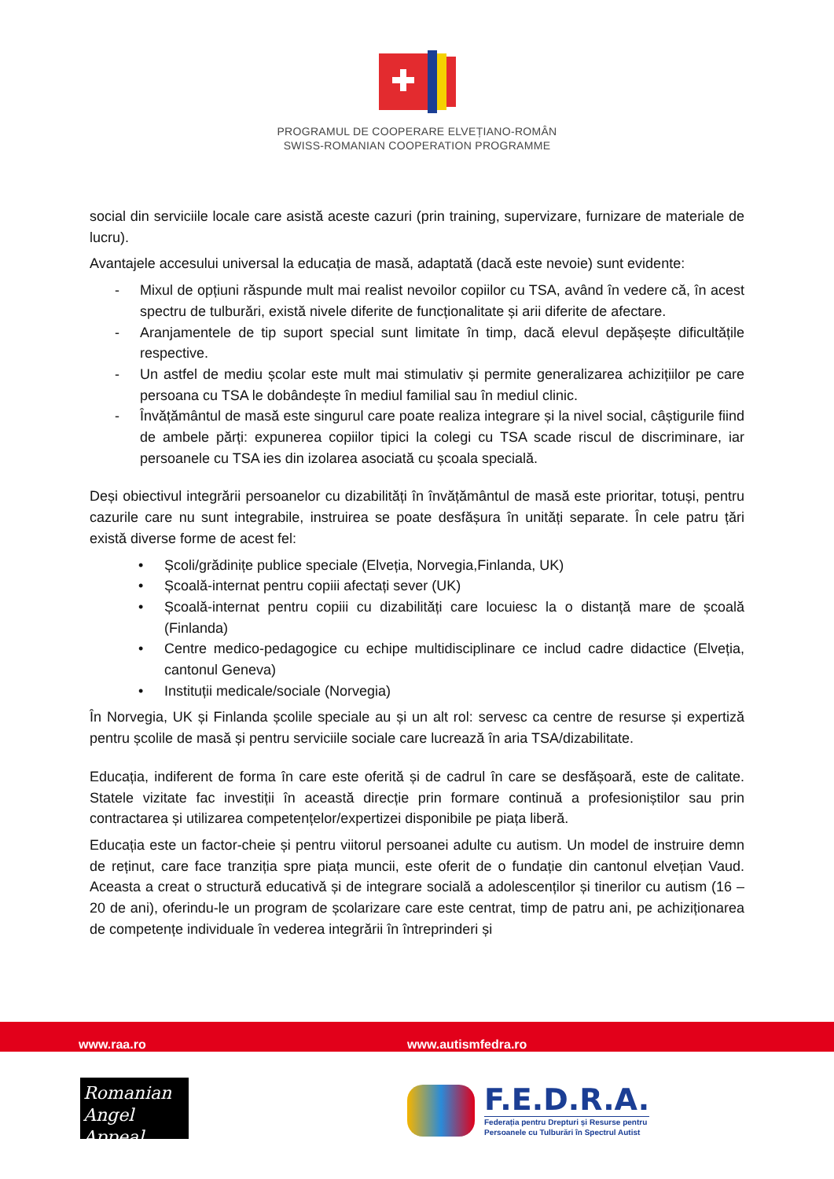PROGRAMUL DE COOPERARE ELVEȚIANO-ROMÂN
SWISS-ROMANIAN COOPERATION PROGRAMME
social din serviciile locale care asistă aceste cazuri (prin training, supervizare, furnizare de materiale de lucru).
Avantajele accesului universal la educația de masă, adaptată (dacă este nevoie) sunt evidente:
- Mixul de opțiuni răspunde mult mai realist nevoilor copiilor cu TSA, având în vedere că, în acest spectru de tulburări, există nivele diferite de funcționalitate și arii diferite de afectare.
- Aranjamentele de tip suport special sunt limitate în timp, dacă elevul depășește dificultățile respective.
- Un astfel de mediu școlar este mult mai stimulativ și permite generalizarea achizițiilor pe care persoana cu TSA le dobândește în mediul familial sau în mediul clinic.
- Învățământul de masă este singurul care poate realiza integrare și la nivel social, câștigurile fiind de ambele părți: expunerea copiilor tipici la colegi cu TSA scade riscul de discriminare, iar persoanele cu TSA ies din izolarea asociată cu școala specială.
Deși obiectivul integrării persoanelor cu dizabilități în învățământul de masă este prioritar, totuși, pentru cazurile care nu sunt integrabile, instruirea se poate desfășura în unități separate. În cele patru țări există diverse forme de acest fel:
• Școli/grădinițe publice speciale (Elveția, Norvegia,Finlanda, UK)
• Școală-internat pentru copiii afectați sever (UK)
• Școală-internat pentru copiii cu dizabilități care locuiesc la o distanță mare de școală (Finlanda)
• Centre medico-pedagogice cu echipe multidisciplinare ce includ cadre didactice (Elveția, cantonul Geneva)
• Instituții medicale/sociale (Norvegia)
În Norvegia, UK și Finlanda școlile speciale au și un alt rol: servesc ca centre de resurse și expertiză pentru școlile de masă și pentru serviciile sociale care lucrează în aria TSA/dizabilitate.
Educația, indiferent de forma în care este oferită și de cadrul în care se desfășoară, este de calitate. Statele vizitate fac investiții în această direcție prin formare continuă a profesioniștilor sau prin contractarea și utilizarea competențelor/expertizei disponibile pe piața liberă.
Educația este un factor-cheie și pentru viitorul persoanei adulte cu autism. Un model de instruire demn de reținut, care face tranziția spre piața muncii, este oferit de o fundație din cantonul elvețian Vaud. Aceasta a creat o structură educativă și de integrare socială a adolescenților și tinerilor cu autism (16 – 20 de ani), oferindu-le un program de școlarizare care este centrat, timp de patru ani, pe achiziționarea de competențe individuale în vederea integrării în întreprinderi și
www.raa.ro www.autismfedra.ro
Romanian
Angel Appeal
F.E.D.R.A.
Federația pentru Drepturi și Resurse pentru
Persoanele cu Tulburări în Spectrul Autist